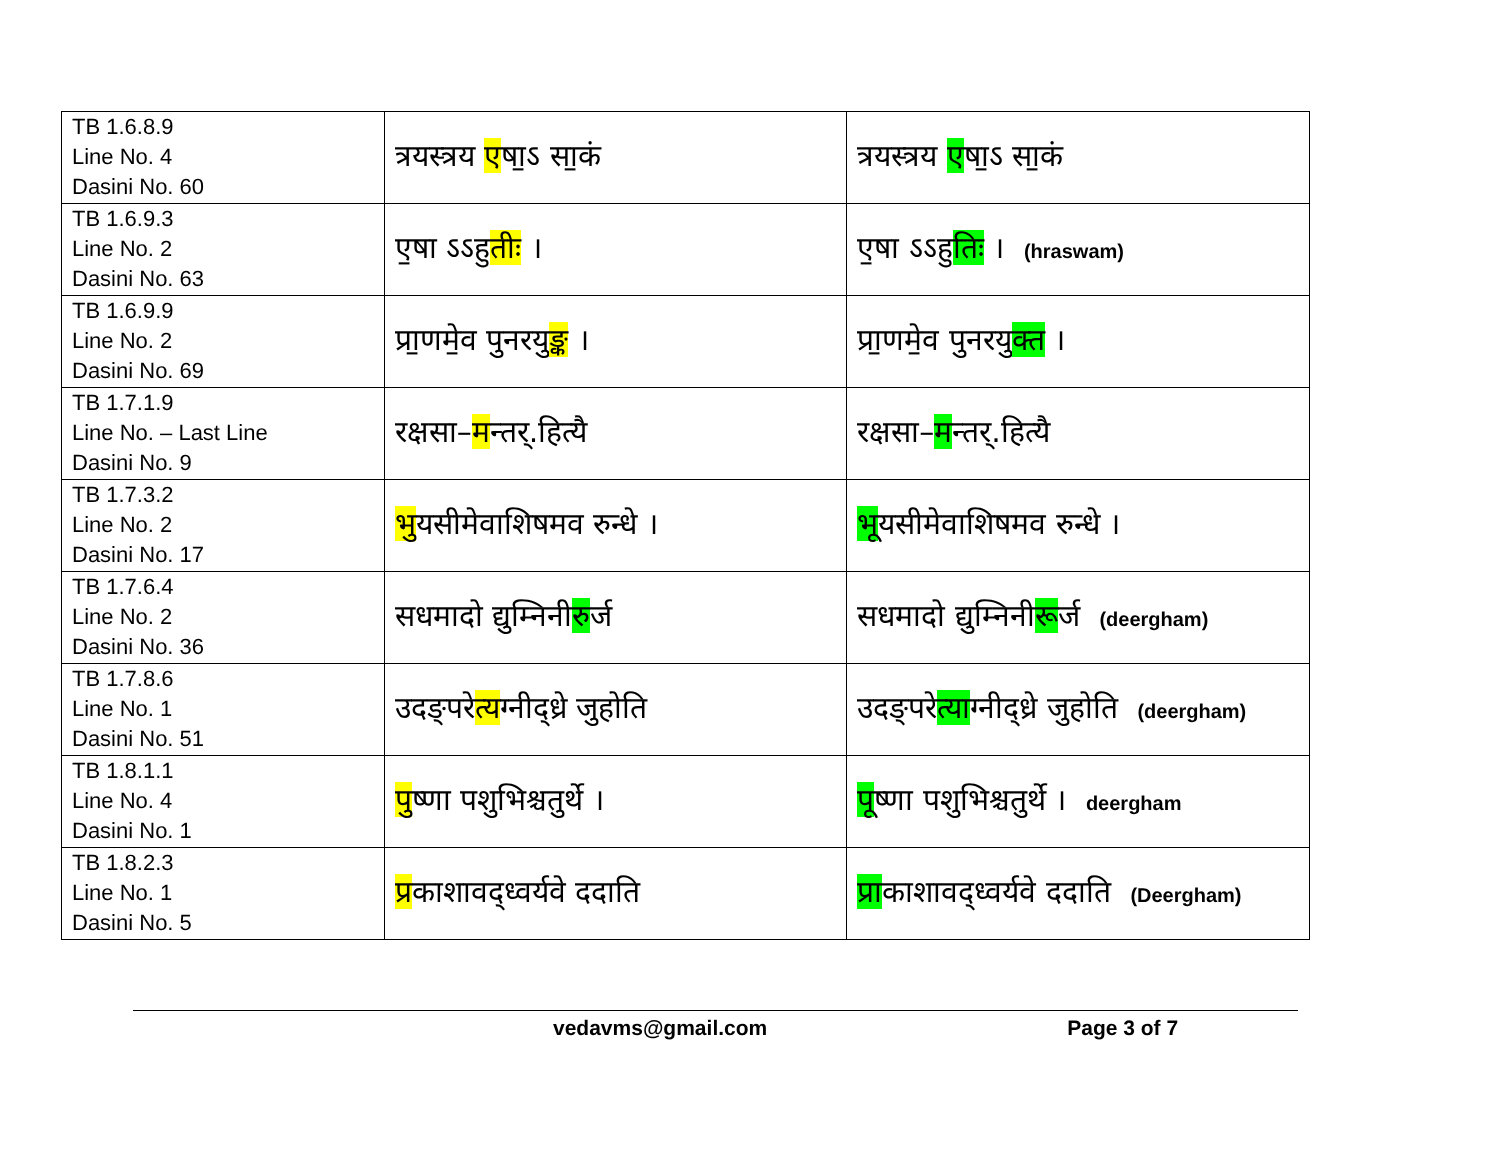| TB 1.6.8.9 Line No. 4 Dasini No. 60 | त्रयस्त्रय ए षा॒ऽ सा॒कं | त्रयस्त्रय ए षा॒ऽ सा॒कं |
| TB 1.6.9.3 Line No. 2 Dasini No. 63 | ए॒षा ऽऽहु तीः । | ए॒षा ऽऽहु तिः । (hraswam) |
| TB 1.6.9.9 Line No. 2 Dasini No. 69 | प्रा॒णमे॒व पुनरयु ङ्क । | प्रा॒णमे॒व पुनरयु क्त । |
| TB 1.7.1.9 Line No. – Last Line Dasini No. 9 | रक्षसा– म न्तर्.हित्यै | रक्षसा– म न्तर्.हित्यै |
| TB 1.7.3.2 Line No. 2 Dasini No. 17 | भु यसीमेवाशिषमव रुन्धे । | भू यसीमेवाशिषमव रुन्धे । |
| TB 1.7.6.4 Line No. 2 Dasini No. 36 | सधमादो द्युम्निनी रु र्ज | सधमादो द्युम्निनी रू र्ज (deergham) |
| TB 1.7.8.6 Line No. 1 Dasini No. 51 | उदङ्परे त्य ग्नीद्ध्रे जुहोति | उदङ्परे त्या ग्नीद्ध्रे जुहोति (deergham) |
| TB 1.8.1.1 Line No. 4 Dasini No. 1 | पु ष्णा पशुभिश्चतुर्थे । | पू ष्णा पशुभिश्चतुर्थे । deergham |
| TB 1.8.2.3 Line No. 1 Dasini No. 5 | प्र काशावद्ध्वर्यवे ददाति | प्रा काशावद्ध्वर्यवे ददाति (Deergham) |
vedavms@gmail.com Page 3 of 7